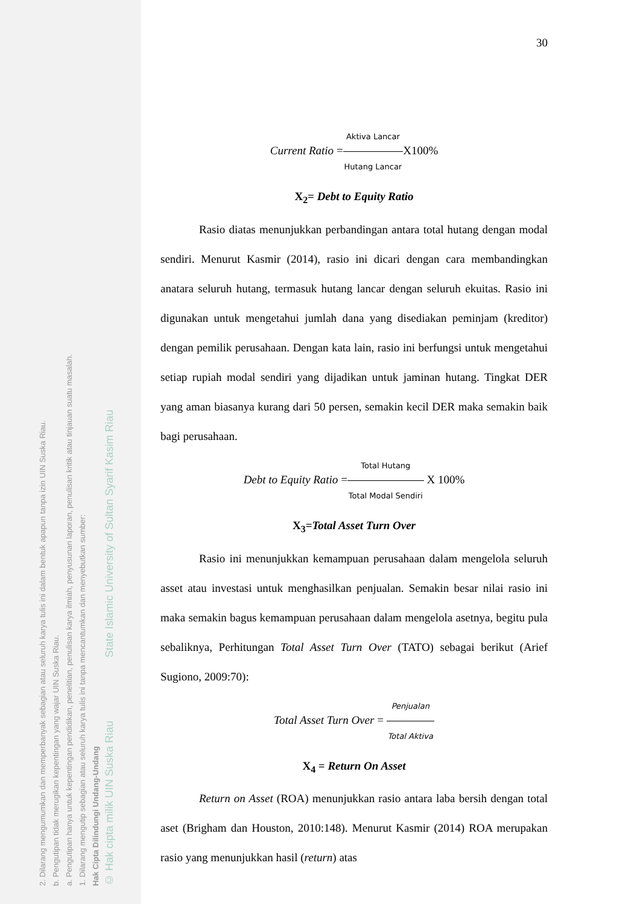2. Dilarang mengumumkan dan memperbanyak sebagian atau seluruh karya tulis ini dalam bentuk apapun tanpa izin UIN Suska Riau.
b. Pengutipan tidak merugikan kepentingan yang wajar UIN Suska Riau.
a. Pengutipan hanya untuk kepentingan pendidikan, penelitian, penulisan karya ilmiah, penyusunan laporan, penulisan kritik atau tinjauan suatu masalah.
1. Dilarang mengutip sebagian atau seluruh karya tulis ini tanpa mencantumkan dan menyebutkan sumber:
Hak Cipta Dilindungi Undang-Undang
© Hak cipta milik UIN Suska Riau State Islamic University of Sultan Syarif Kasim Riau
30
Current Ratio =Aktiva Lancar Hutang Lancar X100%
X<sub>2</sub>= Debt to Equity Ratio
Rasio diatas menunjukkan perbandingan antara total hutang dengan modal sendiri. Menurut Kasmir (2014), rasio ini dicari dengan cara membandingkan anatara seluruh hutang, termasuk hutang lancar dengan seluruh ekuitas. Rasio ini digunakan untuk mengetahui jumlah dana yang disediakan peminjam (kreditor) dengan pemilik perusahaan. Dengan kata lain, rasio ini berfungsi untuk mengetahui setiap rupiah modal sendiri yang dijadikan untuk jaminan hutang. Tingkat DER yang aman biasanya kurang dari 50 persen, semakin kecil DER maka semakin baik bagi perusahaan.
Debt to Equity Ratio =Total Hutang Total Modal Sendiri X 100%
X<sub>3</sub>=Total Asset Turn Over
Rasio ini menunjukkan kemampuan perusahaan dalam mengelola seluruh asset atau investasi untuk menghasilkan penjualan. Semakin besar nilai rasio ini maka semakin bagus kemampuan perusahaan dalam mengelola asetnya, begitu pula sebaliknya, Perhitungan Total Asset Turn Over (TATO) sebagai berikut (Arief Sugiono, 2009:70):
Total Asset Turn Over = Penjualan Total Aktiva
X<sub>4</sub> = Return On Asset
Return on Asset (ROA) menunjukkan rasio antara laba bersih dengan total aset (Brigham dan Houston, 2010:148). Menurut Kasmir (2014) ROA merupakan rasio yang menunjukkan hasil (return) atas